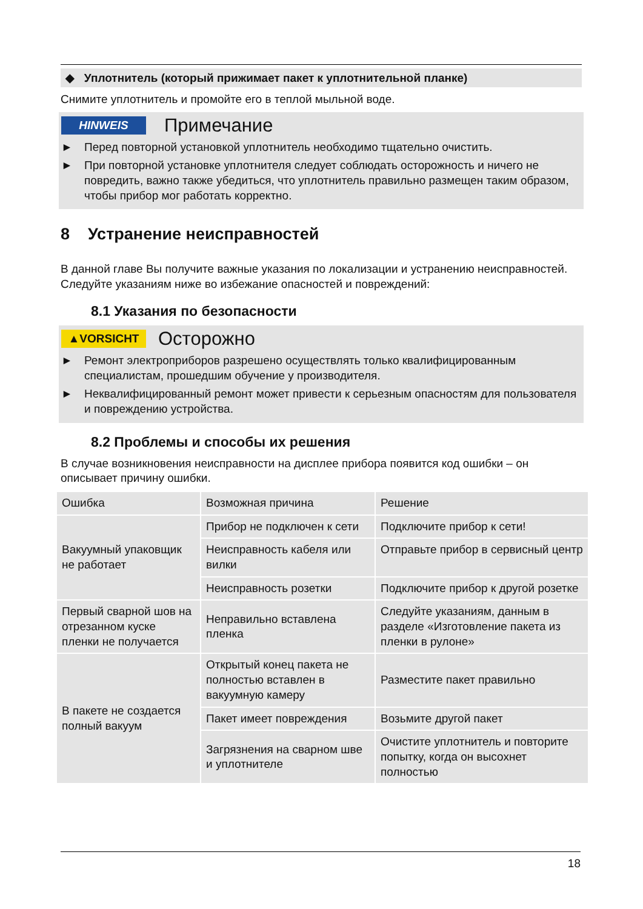◆ Уплотнитель (который прижимает пакет к уплотнительной планке)
Снимите уплотнитель и промойте его в теплой мыльной воде.
HINWEIS Примечание
► Перед повторной установкой уплотнитель необходимо тщательно очистить.
► При повторной установке уплотнителя следует соблюдать осторожность и ничего не повредить, важно также убедиться, что уплотнитель правильно размещен таким образом, чтобы прибор мог работать корректно.
8 Устранение неисправностей
В данной главе Вы получите важные указания по локализации и устранению неисправностей. Следуйте указаниям ниже во избежание опасностей и повреждений:
8.1 Указания по безопасности
▲VORSICHT Осторожно
► Ремонт электроприборов разрешено осуществлять только квалифицированным специалистам, прошедшим обучение у производителя.
► Неквалифицированный ремонт может привести к серьезным опасностям для пользователя и повреждению устройства.
8.2 Проблемы и способы их решения
В случае возникновения неисправности на дисплее прибора появится код ошибки – он описывает причину ошибки.
| Ошибка | Возможная причина | Решение |
| Вакуумный упаковщик не работает | Прибор не подключен к сети | Подключите прибор к сети! |
| | Неисправность кабеля или вилки | Отправьте прибор в сервисный центр |
| | Неисправность розетки | Подключите прибор к другой розетке |
| Первый сварной шов на отрезанном куске пленки не получается | Неправильно вставлена пленка | Следуйте указаниям, данным в разделе «Изготовление пакета из пленки в рулоне» |
| В пакете не создается полный вакуум | Открытый конец пакета не полностью вставлен в вакуумную камеру | Разместите пакет правильно |
| | Пакет имеет повреждения | Возьмите другой пакет |
| | Загрязнения на сварном шве и уплотнителе | Очистите уплотнитель и повторите попытку, когда он высохнет полностью |
18